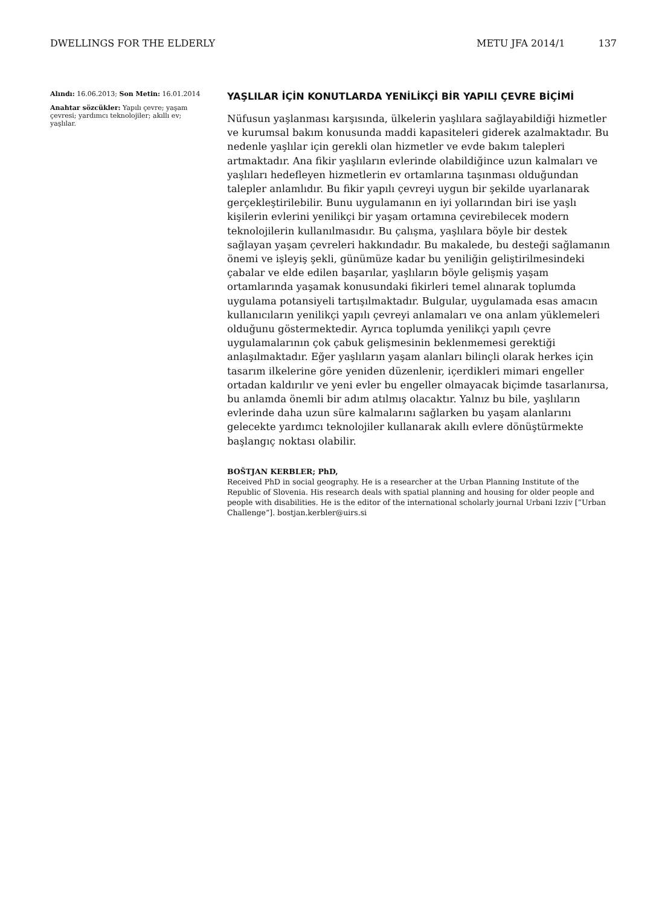DWELLINGS FOR THE ELDERLY METU JFA 2014/1 137
Alındı: 16.06.2013; Son Metin: 16.01.2014
Anahtar sözcükler: Yapılı çevre; yaşam çevresi; yardımcı teknolojiler; akıllı ev; yaşlılar.
YAŞLILAR İÇİN KONUTLARDA YENİLİKÇİ BİR YAPILI ÇEVRE BİÇİMİ
Nüfusun yaşlanması karşısında, ülkelerin yaşlılara sağlayabildiği hizmetler ve kurumsal bakım konusunda maddi kapasiteleri giderek azalmaktadır. Bu nedenle yaşlılar için gerekli olan hizmetler ve evde bakım talepleri artmaktadır. Ana fikir yaşlıların evlerinde olabildiğince uzun kalmaları ve yaşlıları hedefleyen hizmetlerin ev ortamlarına taşınması olduğundan talepler anlamlıdır. Bu fikir yapılı çevreyi uygun bir şekilde uyarlanarak gerçekleştirilebilir. Bunu uygulamanın en iyi yollarından biri ise yaşlı kişilerin evlerini yenilikçi bir yaşam ortamına çevirebilecek modern teknolojilerin kullanılmasıdır. Bu çalışma, yaşlılara böyle bir destek sağlayan yaşam çevreleri hakkındadır. Bu makalede, bu desteği sağlamanın önemi ve işleyiş şekli, günümüze kadar bu yeniliğin geliştirilmesindeki çabalar ve elde edilen başarılar, yaşlıların böyle gelişmiş yaşam ortamlarında yaşamak konusundaki fikirleri temel alınarak toplumda uygulama potansiyeli tartışılmaktadır. Bulgular, uygulamada esas amacın kullanıcıların yenilikçi yapılı çevreyi anlamaları ve ona anlam yüklemeleri olduğunu göstermektedir. Ayrıca toplumda yenilikçi yapılı çevre uygulamalarının çok çabuk gelişmesinin beklenmemesi gerektiği anlaşılmaktadır. Eğer yaşlıların yaşam alanları bilinçli olarak herkes için tasarım ilkelerine göre yeniden düzenlenir, içerdikleri mimari engeller ortadan kaldırılır ve yeni evler bu engeller olmayacak biçimde tasarlanırsa, bu anlamda önemli bir adım atılmış olacaktır. Yalnız bu bile, yaşlıların evlerinde daha uzun süre kalmalarını sağlarken bu yaşam alanlarını gelecekte yardımcı teknolojiler kullanarak akıllı evlere dönüştürmekte başlangıç noktası olabilir.
BOŠTJAN KERBLER; PhD,
Received PhD in social geography. He is a researcher at the Urban Planning Institute of the Republic of Slovenia. His research deals with spatial planning and housing for older people and people with disabilities. He is the editor of the international scholarly journal Urbani Izziv [“Urban Challenge”]. bostjan.kerbler@uirs.si